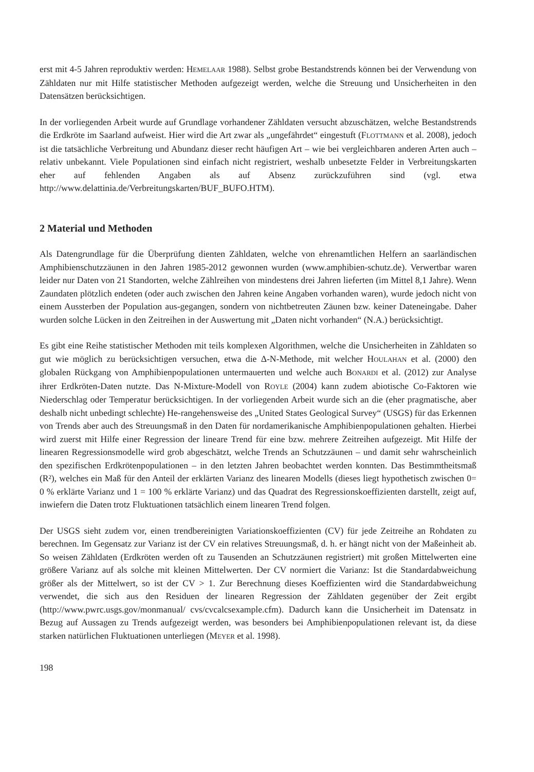erst mit 4-5 Jahren reproduktiv werden: HEMELAAR 1988). Selbst grobe Bestandstrends können bei der Verwendung von Zähldaten nur mit Hilfe statistischer Methoden aufgezeigt werden, welche die Streuung und Unsicherheiten in den Datensätzen berücksichtigen.
In der vorliegenden Arbeit wurde auf Grundlage vorhandener Zähldaten versucht abzuschätzen, welche Bestandstrends die Erdkröte im Saarland aufweist. Hier wird die Art zwar als „ungefährdet“ eingestuft (FLOTTMANN et al. 2008), jedoch ist die tatsächliche Verbreitung und Abundanz dieser recht häufigen Art – wie bei vergleichbaren anderen Arten auch – relativ unbekannt. Viele Populationen sind einfach nicht registriert, weshalb unbesetzte Felder in Verbreitungskarten eher auf fehlenden Angaben als auf Absenz zurückzuführen sind (vgl. etwa http://www.delattinia.de/Verbreitungskarten/BUF_BUFO.HTM).
2 Material und Methoden
Als Datengrundlage für die Überprüfung dienten Zähldaten, welche von ehrenamtlichen Helfern an saarländischen Amphibienschutzzäunen in den Jahren 1985-2012 gewonnen wurden (www.amphibien-schutz.de). Verwertbar waren leider nur Daten von 21 Standorten, welche Zählreihen von mindestens drei Jahren lieferten (im Mittel 8,1 Jahre). Wenn Zaundaten plötzlich endeten (oder auch zwischen den Jahren keine Angaben vorhanden waren), wurde jedoch nicht von einem Aussterben der Population aus-gegangen, sondern von nichtbetreuten Zäunen bzw. keiner Dateneingabe. Daher wurden solche Lücken in den Zeitreihen in der Auswertung mit „Daten nicht vorhanden“ (N.A.) berücksichtigt.
Es gibt eine Reihe statistischer Methoden mit teils komplexen Algorithmen, welche die Unsicherheiten in Zähldaten so gut wie möglich zu berücksichtigen versuchen, etwa die Δ-N-Methode, mit welcher HOULAHAN et al. (2000) den globalen Rückgang von Amphibienpopulationen untermauerten und welche auch BONARDI et al. (2012) zur Analyse ihrer Erdkröten-Daten nutzte. Das N-Mixture-Modell von ROYLE (2004) kann zudem abiotische Co-Faktoren wie Niederschlag oder Temperatur berücksichtigen. In der vorliegenden Arbeit wurde sich an die (eher pragmatische, aber deshalb nicht unbedingt schlechte) He-rangehensweise des „United States Geological Survey“ (USGS) für das Erkennen von Trends aber auch des Streuungsmaß in den Daten für nordamerikanische Amphibienpopulationen gehalten. Hierbei wird zuerst mit Hilfe einer Regression der lineare Trend für eine bzw. mehrere Zeitreihen aufgezeigt. Mit Hilfe der linearen Regressionsmodelle wird grob abgeschätzt, welche Trends an Schutzzäunen – und damit sehr wahrscheinlich den spezifischen Erdkrötenpopulationen – in den letzten Jahren beobachtet werden konnten. Das Bestimmtheitsmaß (R²), welches ein Maß für den Anteil der erklärten Varianz des linearen Modells (dieses liegt hypothetisch zwischen 0= 0 % erklärte Varianz und 1 = 100 % erklärte Varianz) und das Quadrat des Regressionskoeffizienten darstellt, zeigt auf, inwiefern die Daten trotz Fluktuationen tatsächlich einem linearen Trend folgen.
Der USGS sieht zudem vor, einen trendbereinigten Variationskoeffizienten (CV) für jede Zeitreihe an Rohdaten zu berechnen. Im Gegensatz zur Varianz ist der CV ein relatives Streuungsmaß, d. h. er hängt nicht von der Maßeinheit ab. So weisen Zähldaten (Erdkröten werden oft zu Tausenden an Schutzzäunen registriert) mit großen Mittelwerten eine größere Varianz auf als solche mit kleinen Mittelwerten. Der CV normiert die Varianz: Ist die Standardabweichung größer als der Mittelwert, so ist der CV > 1. Zur Berechnung dieses Koeffizienten wird die Standardabweichung verwendet, die sich aus den Residuen der linearen Regression der Zähldaten gegenüber der Zeit ergibt (http://www.pwrc.usgs.gov/monmanual/ cvs/cvcalcsexample.cfm). Dadurch kann die Unsicherheit im Datensatz in Bezug auf Aussagen zu Trends aufgezeigt werden, was besonders bei Amphibienpopulationen relevant ist, da diese starken natürlichen Fluktuationen unterliegen (MEYER et al. 1998).
198